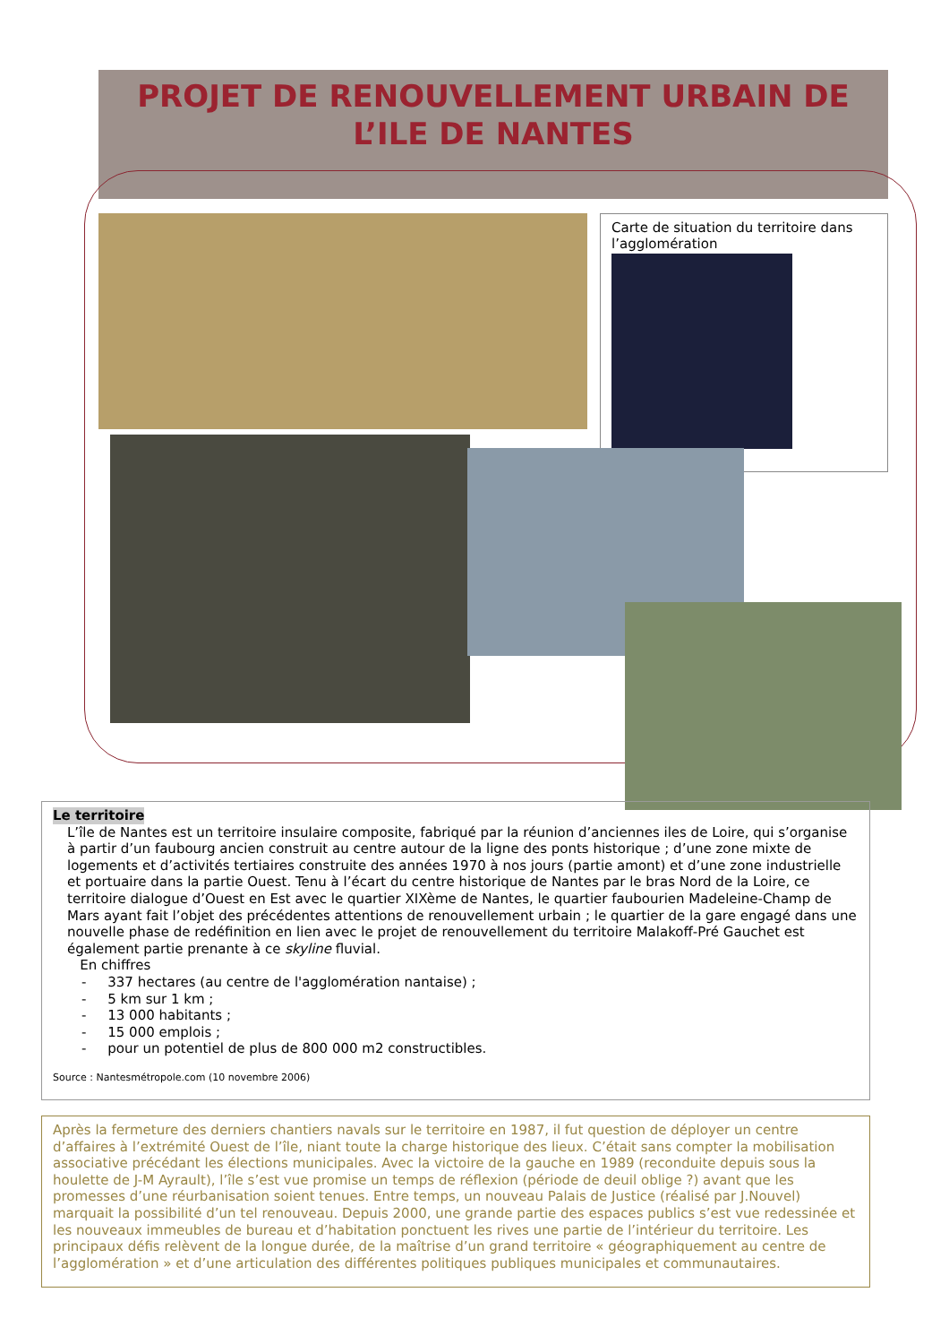PROJET DE RENOUVELLEMENT URBAIN DE L’ILE DE NANTES
Carte de situation du territoire dans l’agglomération
Le territoire
L’île de Nantes est un territoire insulaire composite, fabriqué par la réunion d’anciennes iles de Loire, qui s’organise à partir d’un faubourg ancien construit au centre autour de la ligne des ponts historique ; d’une zone mixte de logements et d’activités tertiaires construite des années 1970 à nos jours (partie amont) et d’une zone industrielle et portuaire dans la partie Ouest. Tenu à l’écart du centre historique de Nantes par le bras Nord de la Loire, ce territoire dialogue d’Ouest en Est avec le quartier XIXème de Nantes, le quartier faubourien Madeleine-Champ de Mars ayant fait l’objet des précédentes attentions de renouvellement urbain ; le quartier de la gare engagé dans une nouvelle phase de redéfinition en lien avec le projet de renouvellement du territoire Malakoff-Pré Gauchet est également partie prenante à ce skyline fluvial.
En chiffres
- 337 hectares (au centre de l'agglomération nantaise) ;
- 5 km sur 1 km ;
- 13 000 habitants ;
- 15 000 emplois ;
- pour un potentiel de plus de 800 000 m2 constructibles.
Source : Nantesmétropole.com (10 novembre 2006)
Après la fermeture des derniers chantiers navals sur le territoire en 1987, il fut question de déployer un centre d’affaires à l’extrémité Ouest de l’île, niant toute la charge historique des lieux. C’était sans compter la mobilisation associative précédant les élections municipales. Avec la victoire de la gauche en 1989 (reconduite depuis sous la houlette de J-M Ayrault), l’île s’est vue promise un temps de réflexion (période de deuil oblige ?) avant que les promesses d’une réurbanisation soient tenues. Entre temps, un nouveau Palais de Justice (réalisé par J.Nouvel) marquait la possibilité d’un tel renouveau. Depuis 2000, une grande partie des espaces publics s’est vue redessinée et les nouveaux immeubles de bureau et d’habitation ponctuent les rives une partie de l’intérieur du territoire. Les principaux défis relèvent de la longue durée, de la maîtrise d’un grand territoire « géographiquement au centre de l’agglomération » et d’une articulation des différentes politiques publiques municipales et communautaires.